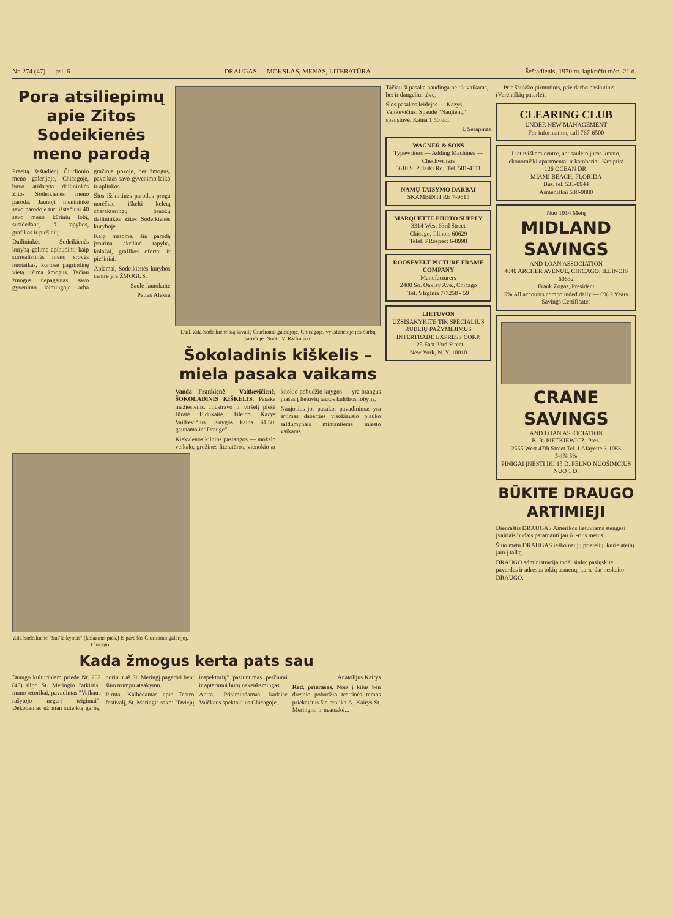Nr. 274 (47) — psl. 6 DRAUGAS — MOKSLAS, MENAS, LITERATŪRA Šeštadienis, 1970 m. lapkričio mėn. 21 d.
Pora atsiliepimų apie Zitos Sodeikienės meno parodą
Praeitą šeštadienį Čiurlionio meno galerijoje, Chicagoje, buvo atidaryta dailininkės Zitos Sodeikienės meno paroda. Jaunoji menininkė savo parodoje turi išstačiusi 40 savo meno kūrinių lobį, susidedantį iš tapybos, grafikos ir piešinių.
Dailininkės Sodeikienės kūrybą galime apibūdinti kaip surrealistinės meno srovės nuotaikas, kuriose pagrindinę vietą užima žmogus. Tačiau žmogus nepagautas savo gyvenimo laimingoje arba gražioje pozoje, bet žmogus, paveiktas savo gyvenimo laiko ir aplinkos.
Šios išskirtinės parodos proga norėčiau iškelti keletą charakteringų bruožų dailininkės Zitos Sodeikienės kūryboje.
Kaip matome, šią parodą įvairina akrilinė tapyba, kolažai, grafikos ofortai ir piešiniai.
Aplamai, Sodeikienės kūrybos centre yra ŽMOGUS.
Saulė Jautokaitė
Petras Aleksa
Dail. Zita Sodeikienė šią savaitę Čiurlionio galerijoje, Chicagoje, vykstančioje jos darbų parodoje. Nuotr. V. Račkausko
Šokoladinis kiškelis – miela pasaka vaikams
Vanda Frankienė - Vaitkevičienė, ŠOKOLADINIS KIŠKELIS. Pasaka mažiesiems. Iliustravo ir viršelį piešė Jūratė Eidukaitė. Išleido Kazys Vaitkevičius. Knygos kaina $1.50, gaunama ir "Drauge".
Kiekvienos kilnios pastangos — mokslo veikalo, grožinės literatūros, vienokio ar kitokio pobūdžio knygos — yra brangus įnašas į lietuvių tautos kultūros lobyną.
Naujosios jos pasakos pavadinimas yra artimas dabarties visokiausio plauko saldumynais mintantiems miesto vaikams.
Zita Sodeikienė "Sus'laikymas" (kolažinis pieš.) Iš parodos Čiurlionio galerijoj, Chicagoj
Kada žmogus kerta pats sau
Draugo kultūriniam priede Nr. 262 (45) tilpo St. Meringio "atkirtis" mano retorikai, pavadintas "Veikaus rašytojo negeri teigimai". Dėkodamas už man suteiktą garbę, noriu ir aš St. Meringį pagerbti bent šiuo trumpu atsakymu.
Pirma. Kalbėdamas apie Teatro festivalį, St. Meringis sako: "Dviejų inspektorių" pasiuntimas peržiūrai ir aptarimui būtų nekenksmingas.
Antra. Prisimindamas kadaise Vaičkaus spektaklius Chicagoje...
Anatolijus Kairys
Red. prierašas. Nors į kitus ben dresnio pobūdžio teatrinės temos priekaištus šia replika A. Kairys St. Meringiui ir neatsakė...
Tačiau ši pasaka naudinga ne tik vaikams, bet ir daugeliui tėvų.
Šios pasakos leidėjas — Kazys Vaitkevičius. Spaudė "Naujienų" spaustuvė. Kaina 1.50 dol.
I. Serapinas
WAGNER & SONS
Typewriters — Adding Machines — Checkwriters
5610 S. Pulaski Rd., Tel. 581-4111
NAMŲ TAISYMO DARBAI
SKAMBINTI RE 7-9615
MARQUETTE PHOTO SUPPLY
3314 West 63rd Street
Chicago, Illinois 60629
Telef. PRospect 6-8998
ROOSEVELT PICTURE FRAME COMPANY
Manufacturers
2400 So. Oakley Ave., Chicago
Tel. VIrginia 7-7258 - 59
LIETUVON
UŽSISAKYKITE TIK SPECIALIUS RUBLIŲ PAŽYMĖJIMUS
INTERTRADE EXPRESS CORP.
125 East 23rd Street
New York, N. Y. 10010
— Prie šaukšto pirmutinis, prie darbo paskutinis. (Varėniškių patarlė).
CLEARING CLUB
UNDER NEW MANAGEMENT
For information, call 767-6500
Lietuviškam centre, ant saulėto jūros kranto, ekonomiški apartmentai ir kambariai. Kreiptis:
126 OCEAN DR.
MIAMI BEACH, FLORIDA
Bus. tel. 531-0944
Asmeniškai 538-9880
Nuo 1914 Metų
MIDLAND SAVINGS
AND LOAN ASSOCIATION
4040 ARCHER AVENUE, CHICAGO, ILLINOIS 60632
Frank Zogas, President
5% All accounts compounded daily — 6% 2 Years Savings Certificates
CRANE SAVINGS
AND LOAN ASSOCIATION
B. R. PIETKIEWICZ, Prez.
2555 West 47th Street Tel. LAfayette 3-1083
5¼% 5%
PINIGAI ĮNEŠTI IKI 15 D. PELNO NUOŠIMČIUS NUO 1 D.
BŪKITE DRAUGO ARTIMIEJI
Dienraštis DRAUGAS Amerikos lietuviams stengėsi įvairiais būdais patarnauti jau 61-rius metus.
Šiuo metu DRAUGAS ieško naujų prietelių, kurie ateitų jam į talką.
DRAUGO administracija todėl siūlo: pasiųskite pavardes ir adresus tokių asmenų, kurie dar neskaito DRAUGO.